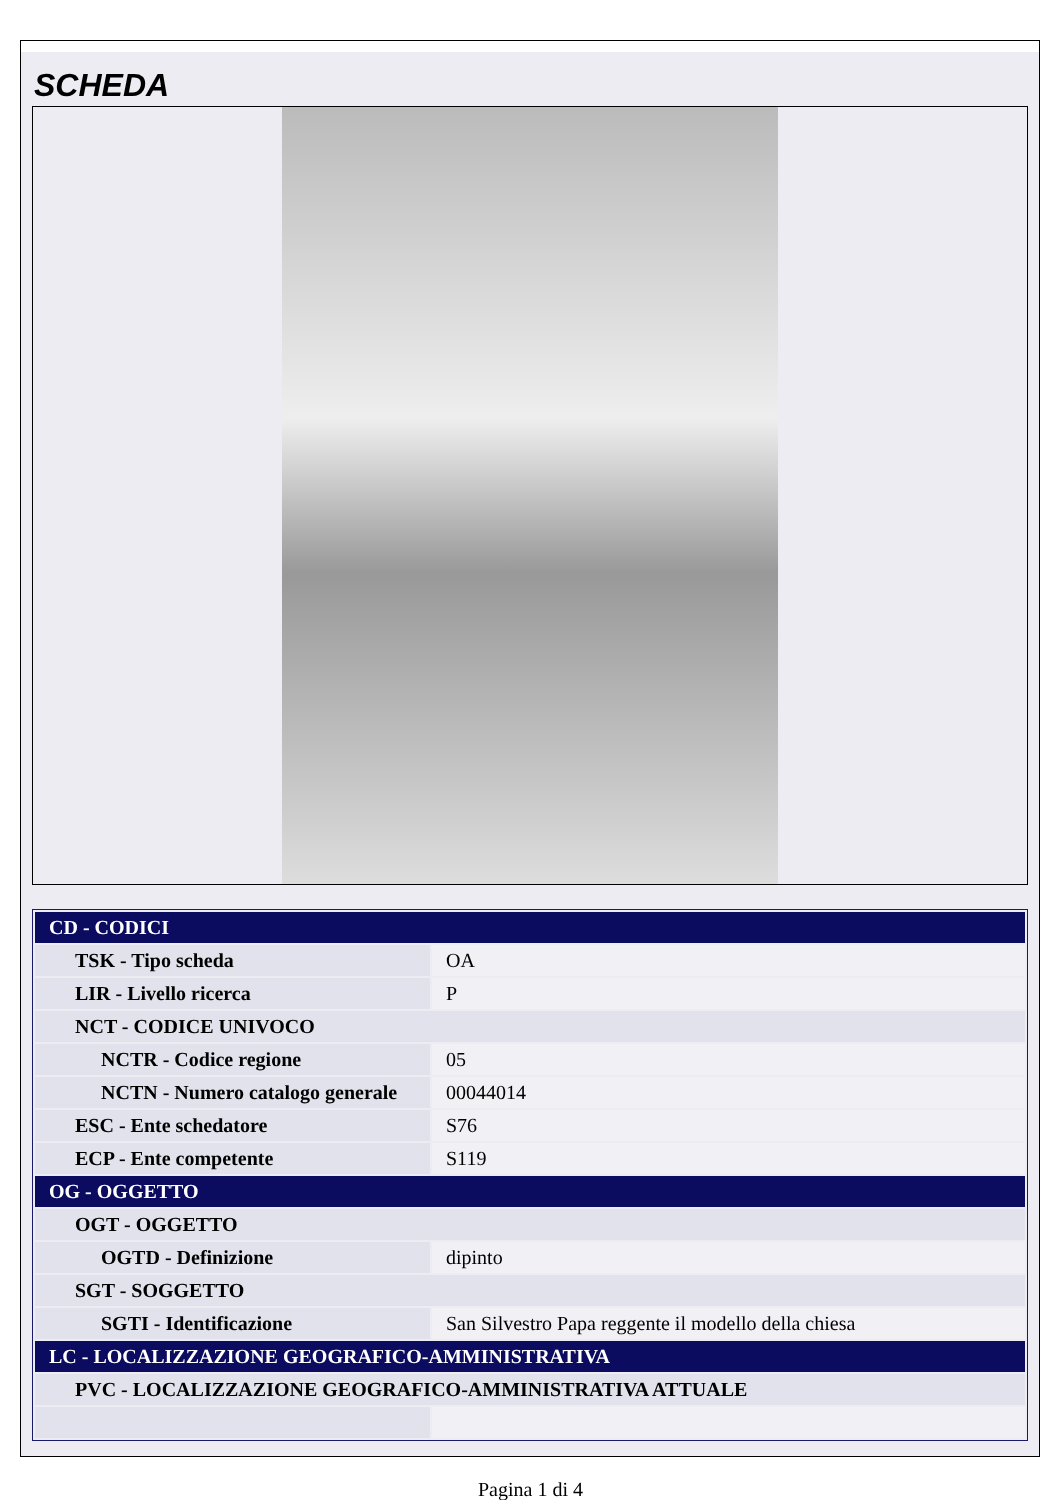SCHEDA
| CD - CODICI | |
| TSK - Tipo scheda | OA |
| LIR - Livello ricerca | P |
| NCT - CODICE UNIVOCO | |
| NCTR - Codice regione | 05 |
| NCTN - Numero catalogo generale | 00044014 |
| ESC - Ente schedatore | S76 |
| ECP - Ente competente | S119 |
| OG - OGGETTO | |
| OGT - OGGETTO | |
| OGTD - Definizione | dipinto |
| SGT - SOGGETTO | |
| SGTI - Identificazione | San Silvestro Papa reggente il modello della chiesa |
| LC - LOCALIZZAZIONE GEOGRAFICO-AMMINISTRATIVA | |
| PVC - LOCALIZZAZIONE GEOGRAFICO-AMMINISTRATIVA ATTUALE | |
Pagina 1 di 4